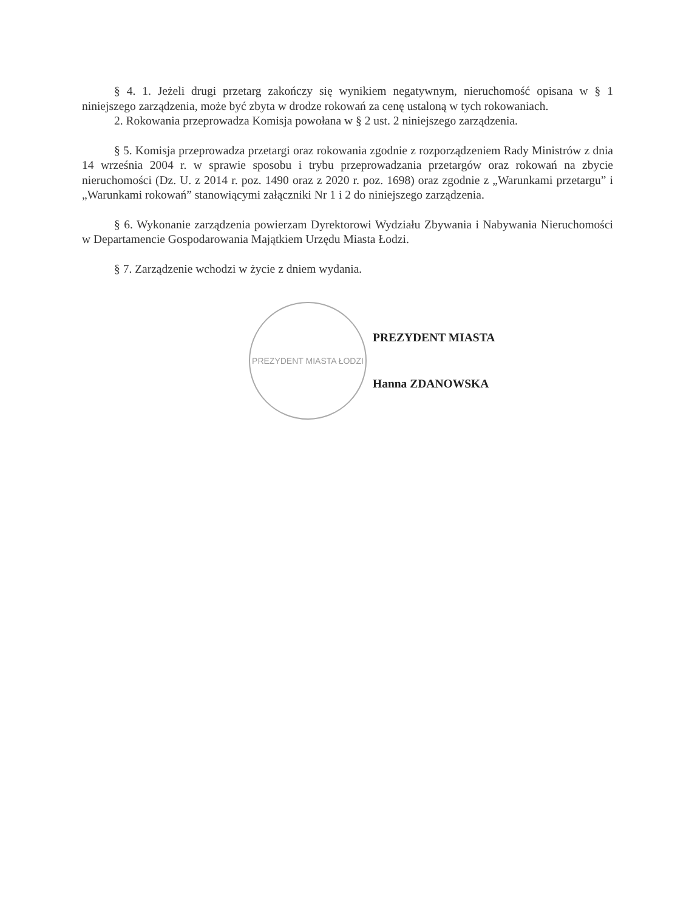§ 4. 1. Jeżeli drugi przetarg zakończy się wynikiem negatywnym, nieruchomość opisana w § 1 niniejszego zarządzenia, może być zbyta w drodze rokowań za cenę ustaloną w tych rokowaniach.
2. Rokowania przeprowadza Komisja powołana w § 2 ust. 2 niniejszego zarządzenia.
§ 5. Komisja przeprowadza przetargi oraz rokowania zgodnie z rozporządzeniem Rady Ministrów z dnia 14 września 2004 r. w sprawie sposobu i trybu przeprowadzania przetargów oraz rokowań na zbycie nieruchomości (Dz. U. z 2014 r. poz. 1490 oraz z 2020 r. poz. 1698) oraz zgodnie z „Warunkami przetargu” i „Warunkami rokowań” stanowiącymi załączniki Nr 1 i 2 do niniejszego zarządzenia.
§ 6. Wykonanie zarządzenia powierzam Dyrektorowi Wydziału Zbywania i Nabywania Nieruchomości w Departamencie Gospodarowania Majątkiem Urzędu Miasta Łodzi.
§ 7. Zarządzenie wchodzi w życie z dniem wydania.
PREZYDENT MIASTA ŁODZI
PREZYDENT MIASTA
Hanna ZDANOWSKA